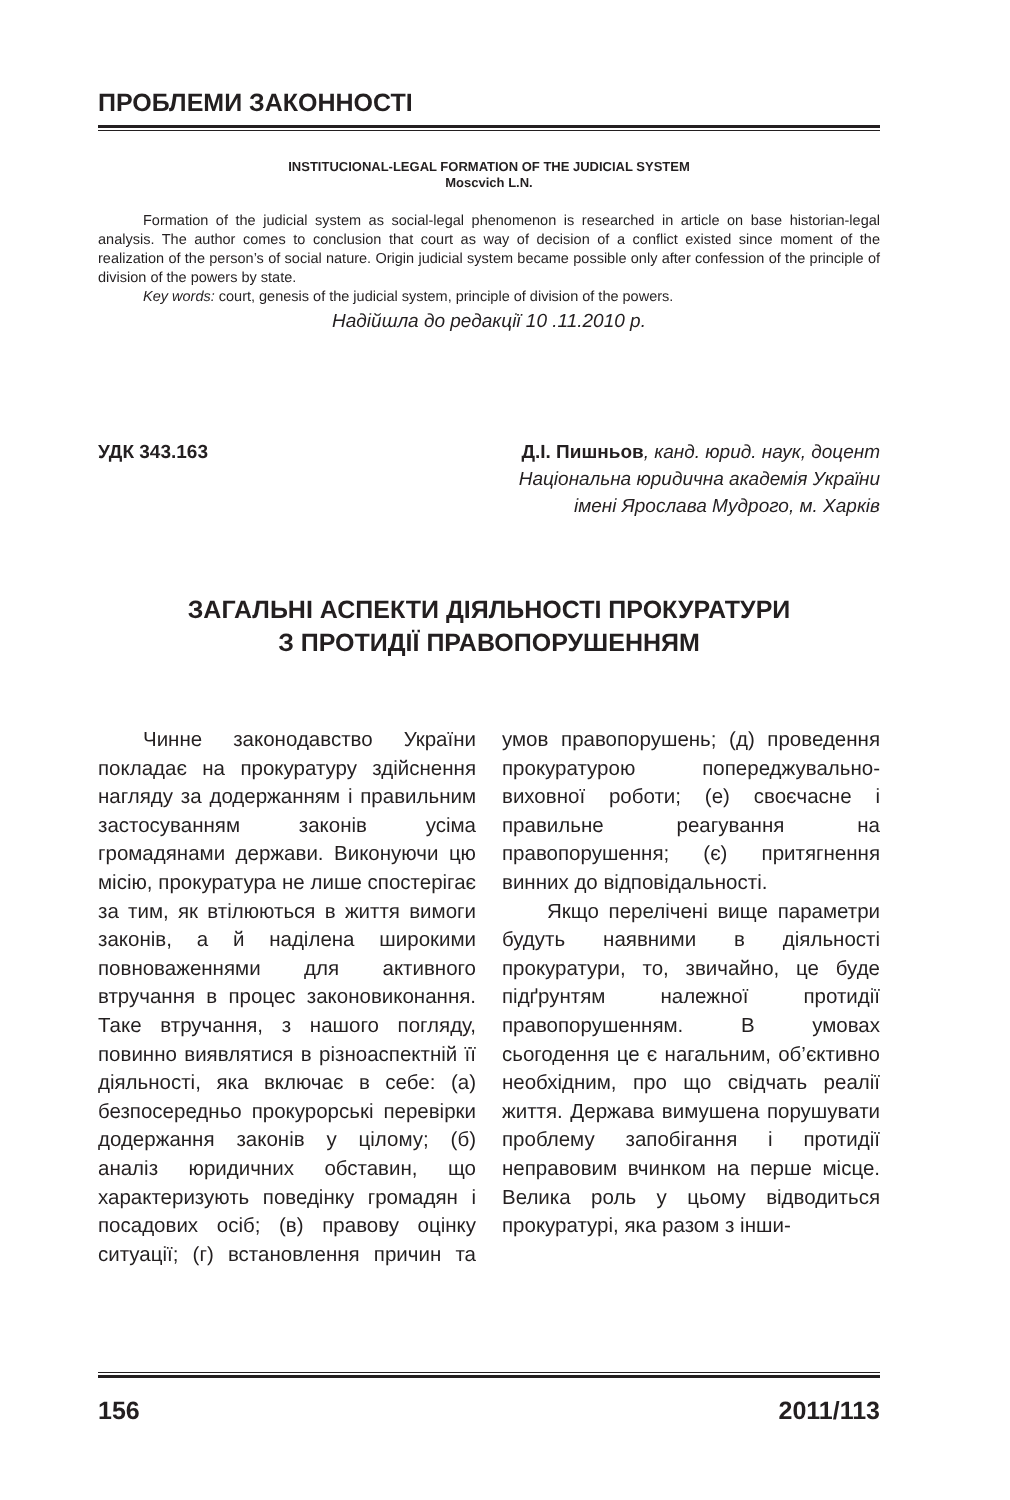ПРОБЛЕМИ ЗАКОННОСТІ
INSTITUCIONAL-LEGAL FORMATION OF THE JUDICIAL SYSTEM
Moscvich L.N.
Formation of the judicial system as social-legal phenomenon is researched in article on base historian-legal analysis. The author comes to conclusion that court as way of decision of a conflict existed since moment of the realization of the person’s of social nature. Origin judicial system became possible only after confession of the principle of division of the powers by state.
Key words: court, genesis of the judicial system, principle of division of the powers.
Надійшла до редакції 10 .11.2010 р.
УДК 343.163 Д.І. Пишньов, канд. юрид. наук, доцент
Національна юридична академія України
імені Ярослава Мудрого, м. Харків
ЗАГАЛЬНІ АСПЕКТИ ДІЯЛЬНОСТІ ПРОКУРАТУРИ
З ПРОТИДІЇ ПРАВОПОРУШЕННЯМ
Чинне законодавство України покладає на прокуратуру здійснення нагляду за додержанням і правильним застосуванням законів усіма громадянами держави. Виконуючи цю місію, прокуратура не лише спостерігає за тим, як втілюються в життя вимоги законів, а й наділена широкими повноваженнями для активного втручання в процес законовиконання. Таке втручання, з нашого погляду, повинно виявлятися в різноаспектній її діяльності, яка включає в себе: (а) безпосередньо прокурорські перевірки додержання законів у цілому; (б) аналіз юридичних обставин, що характеризують поведінку громадян і посадових осіб; (в) правову оцінку ситуації; (г) встановлення причин та умов правопорушень; (д) проведення прокуратурою попереджувально-виховної роботи; (е) своєчасне і правильне реагування на правопорушення; (є) притягнення винних до відповідальності.
Якщо перелічені вище параметри будуть наявними в діяльності прокуратури, то, звичайно, це буде підґрунтям належної протидії правопорушенням. В умовах сьогодення це є нагальним, об’єктивно необхідним, про що свідчать реалії життя. Держава вимушена порушувати проблему запобігання і протидії неправовим вчинком на перше місце. Велика роль у цьому відводиться прокуратурі, яка разом з інши-
156 2011/113